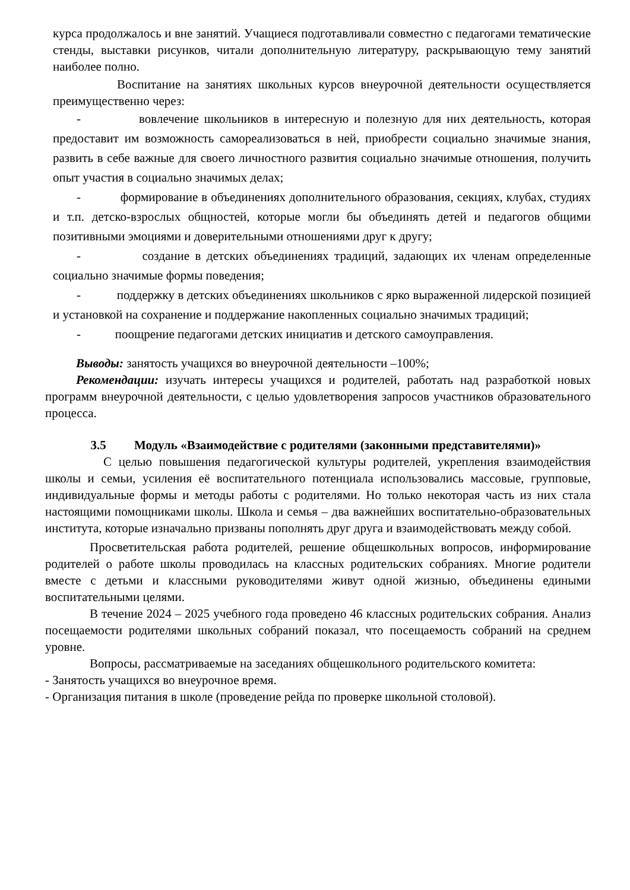курса продолжалось и вне занятий. Учащиеся подготавливали совместно с педагогами тематические стенды, выставки рисунков, читали дополнительную литературу, раскрывающую тему занятий наиболее полно.
Воспитание на занятиях школьных курсов внеурочной деятельности осуществляется преимущественно через:
- вовлечение школьников в интересную и полезную для них деятельность, которая предоставит им возможность самореализоваться в ней, приобрести социально значимые знания, развить в себе важные для своего личностного развития социально значимые отношения, получить опыт участия в социально значимых делах;
- формирование в объединениях дополнительного образования, секциях, клубах, студиях и т.п. детско-взрослых общностей, которые могли бы объединять детей и педагогов общими позитивными эмоциями и доверительными отношениями друг к другу;
- создание в детских объединениях традиций, задающих их членам определенные социально значимые формы поведения;
- поддержку в детских объединениях школьников с ярко выраженной лидерской позицией и установкой на сохранение и поддержание накопленных социально значимых традиций;
- поощрение педагогами детских инициатив и детского самоуправления.
Выводы: занятость учащихся во внеурочной деятельности –100%;
Рекомендации: изучать интересы учащихся и родителей, работать над разработкой новых программ внеурочной деятельности, с целью удовлетворения запросов участников образовательного процесса.
3.5 Модуль «Взаимодействие с родителями (законными представителями)»
С целью повышения педагогической культуры родителей, укрепления взаимодействия школы и семьи, усиления её воспитательного потенциала использовались массовые, групповые, индивидуальные формы и методы работы с родителями. Но только некоторая часть из них стала настоящими помощниками школы. Школа и семья – два важнейших воспитательно-образовательных института, которые изначально призваны пополнять друг друга и взаимодействовать между собой.
Просветительская работа родителей, решение общешкольных вопросов, информирование родителей о работе школы проводилась на классных родительских собраниях. Многие родители вместе с детьми и классными руководителями живут одной жизнью, объединены едиными воспитательными целями.
В течение 2024 – 2025 учебного года проведено 46 классных родительских собрания. Анализ посещаемости родителями школьных собраний показал, что посещаемость собраний на среднем уровне.
Вопросы, рассматриваемые на заседаниях общешкольного родительского комитета:
- Занятость учащихся во внеурочное время.
- Организация питания в школе (проведение рейда по проверке школьной столовой).